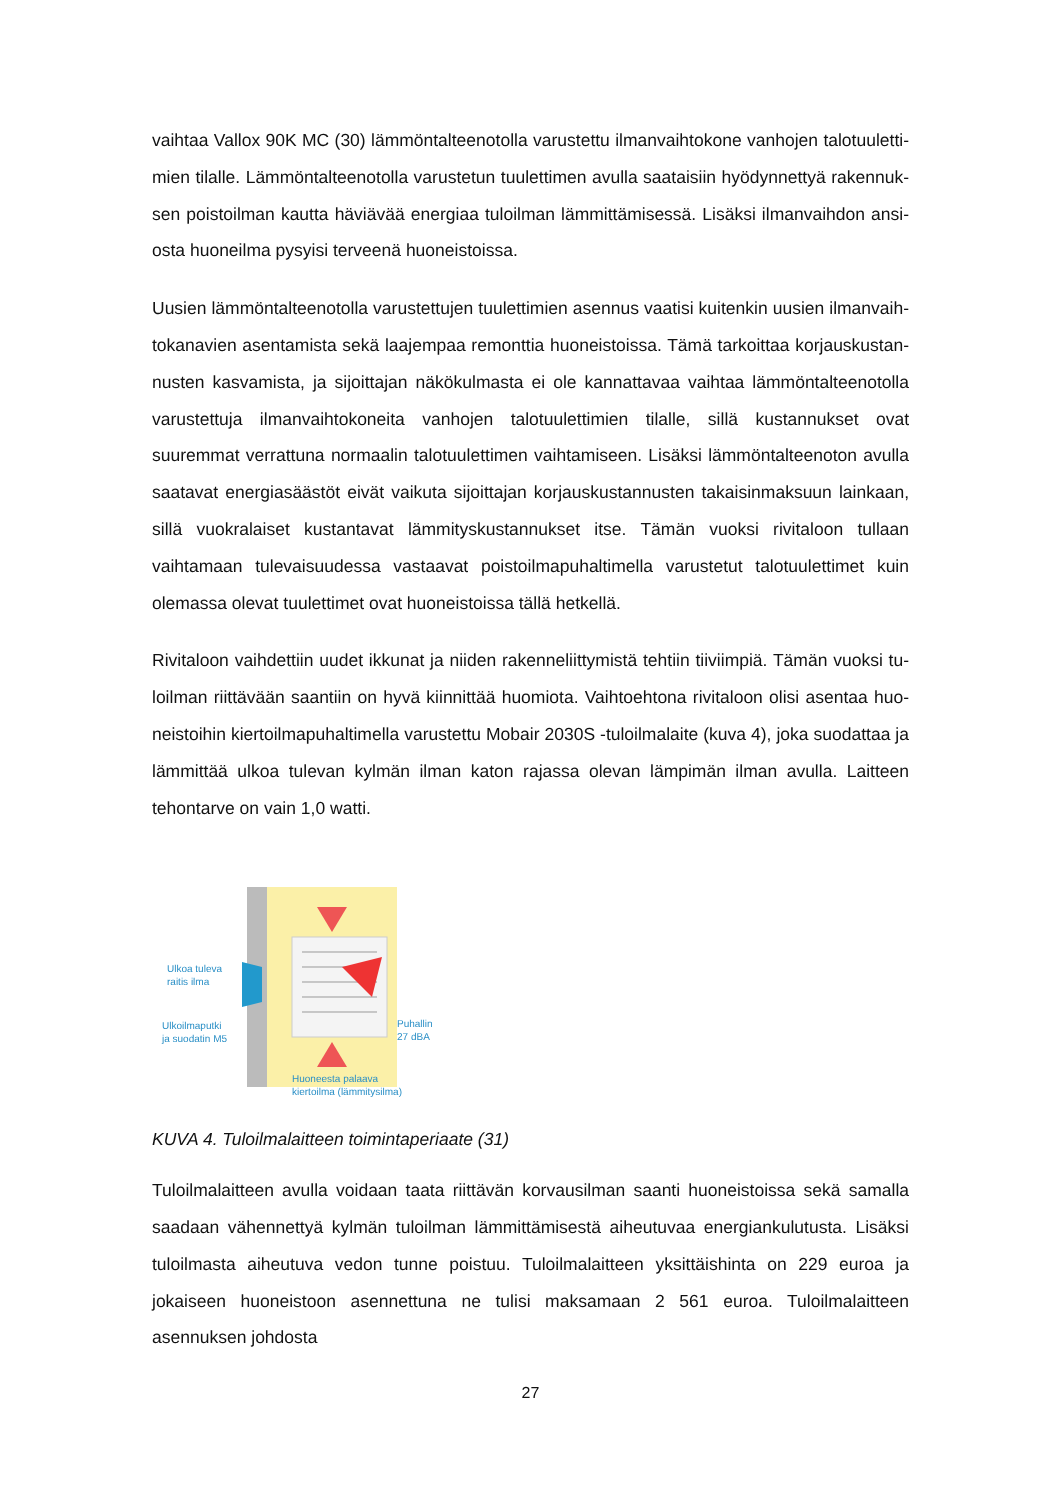vaihtaa Vallox 90K MC (30) lämmöntalteenotolla varustettu ilmanvaihtokone vanhojen talotuuletti­mien tilalle. Lämmöntalteenotolla varustetun tuulettimen avulla saataisiin hyödynnettyä rakennuk­sen poistoilman kautta häviävää energiaa tuloilman lämmittämisessä. Lisäksi ilmanvaihdon ansi­osta huoneilma pysyisi terveenä huoneistoissa.
Uusien lämmöntalteenotolla varustettujen tuulettimien asennus vaatisi kuitenkin uusien ilmanvaih­tokanavien asentamista sekä laajempaa remonttia huoneistoissa. Tämä tarkoittaa korjauskustan­nusten kasvamista, ja sijoittajan näkökulmasta ei ole kannattavaa vaihtaa lämmöntalteenotolla va­rustettuja ilmanvaihtokoneita vanhojen talotuulettimien tilalle, sillä kustannukset ovat suuremmat verrattuna normaalin talotuulettimen vaihtamiseen. Lisäksi lämmöntalteenoton avulla saatavat energiasäästöt eivät vaikuta sijoittajan korjauskustannusten takaisinmaksuun lainkaan, sillä vuok­ralaiset kustantavat lämmityskustannukset itse. Tämän vuoksi rivitaloon tullaan vaihtamaan tule­vaisuudessa vastaavat poistoilmapuhaltimella varustetut talotuulettimet kuin olemassa olevat tuu­lettimet ovat huoneistoissa tällä hetkellä.
Rivitaloon vaihdettiin uudet ikkunat ja niiden rakenneliittymistä tehtiin tiiviimpiä. Tämän vuoksi tu­loilman riittävään saantiin on hyvä kiinnittää huomiota. Vaihtoehtona rivitaloon olisi asentaa huo­neistoihin kiertoilmapuhaltimella varustettu Mobair 2030S -tuloilmalaite (kuva 4), joka suodattaa ja lämmittää ulkoa tulevan kylmän ilman katon rajassa olevan lämpimän ilman avulla. Laitteen tehon­tarve on vain 1,0 watti.
Ulkoa tuleva
raitis ilma
Ulkoilmaputki
ja suodatin M5
Puhallin
27 dBA
Huoneesta palaava
kiertoilma (lämmitysilma)
KUVA 4. Tuloilmalaitteen toimintaperiaate (31)
Tuloilmalaitteen avulla voidaan taata riittävän korvausilman saanti huoneistoissa sekä samalla saa­daan vähennettyä kylmän tuloilman lämmittämisestä aiheutuvaa energiankulutusta. Lisäksi tuloil­masta aiheutuva vedon tunne poistuu. Tuloilmalaitteen yksittäishinta on 229 euroa ja jokaiseen huoneistoon asennettuna ne tulisi maksamaan 2 561 euroa. Tuloilmalaitteen asennuksen johdosta
27